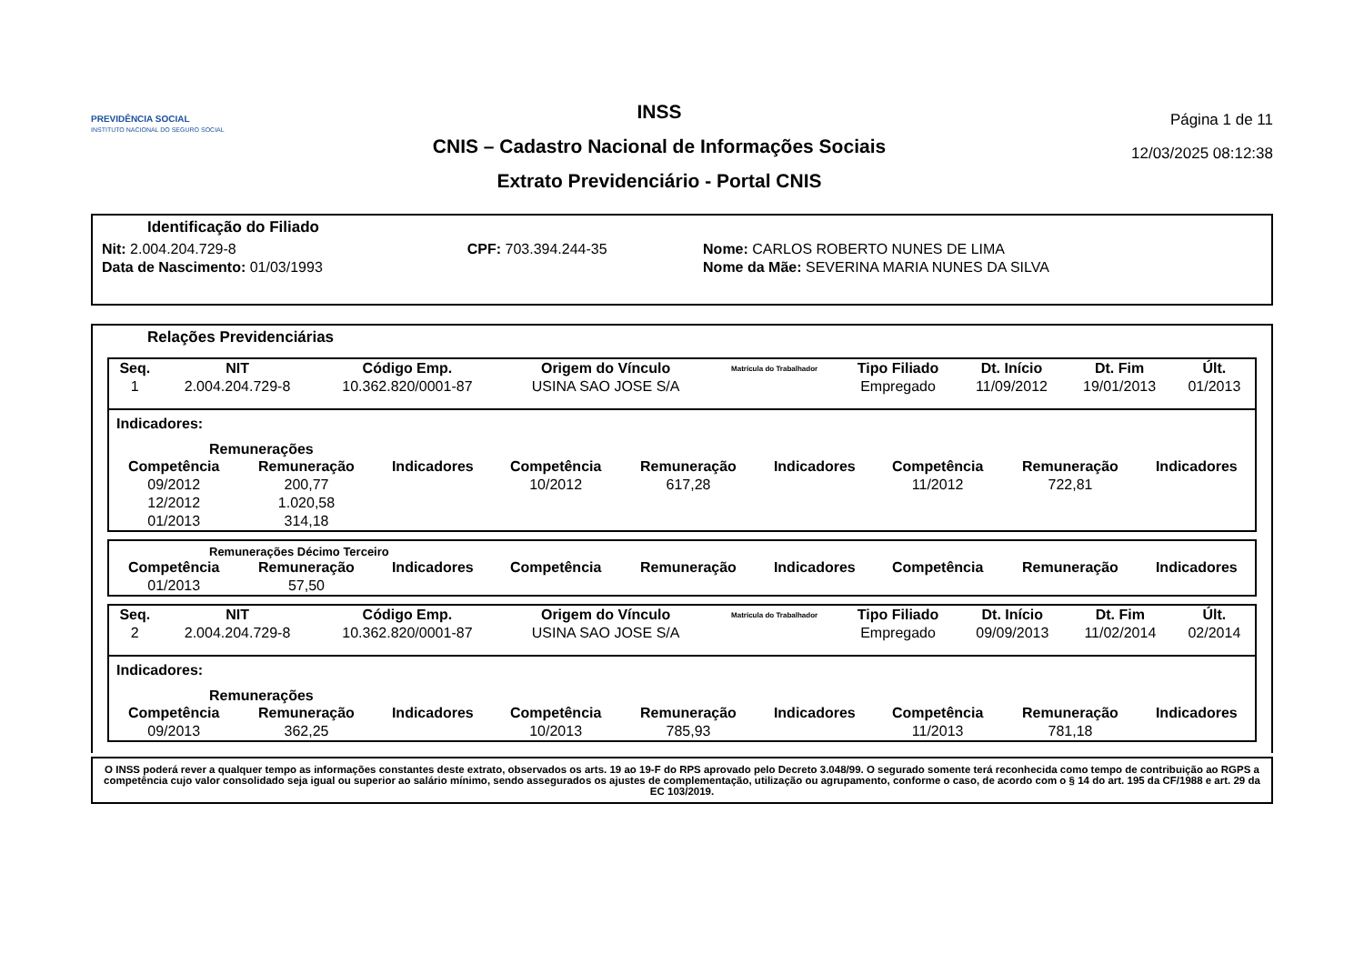PREVIDÊNCIA SOCIAL
INSTITUTO NACIONAL DO SEGURO SOCIAL
INSS
CNIS – Cadastro Nacional de Informações Sociais
Extrato Previdenciário - Portal CNIS
Página 1 de 11
12/03/2025 08:12:38
Identificação do Filiado
| Nit: 2.004.204.729-8 | CPF: 703.394.244-35 | Nome: CARLOS ROBERTO NUNES DE LIMA |
| Data de Nascimento: 01/03/1993 | | Nome da Mãe: SEVERINA MARIA NUNES DA SILVA |
Relações Previdenciárias
| Seq. | NIT | Código Emp. | Origem do Vínculo | Matrícula do Trabalhador | Tipo Filiado | Dt. Início | Dt. Fim | Últ. |
| --- | --- | --- | --- | --- | --- | --- | --- | --- |
| 1 | 2.004.204.729-8 | 10.362.820/0001-87 | USINA SAO JOSE S/A | | Empregado | 11/09/2012 | 19/01/2013 | 01/2013 |
Indicadores:
Remunerações
| Competência | Remuneração | Indicadores | Competência | Remuneração | Indicadores | Competência | Remuneração | Indicadores |
| --- | --- | --- | --- | --- | --- | --- | --- | --- |
| 09/2012 | 200,77 | | 10/2012 | 617,28 | | 11/2012 | 722,81 | |
| 12/2012 | 1.020,58 | | | | | | | |
| 01/2013 | 314,18 | | | | | | | |
Remunerações Décimo Terceiro
| Competência | Remuneração | Indicadores | Competência | Remuneração | Indicadores | Competência | Remuneração | Indicadores |
| --- | --- | --- | --- | --- | --- | --- | --- | --- |
| 01/2013 | 57,50 | | | | | | | |
| Seq. | NIT | Código Emp. | Origem do Vínculo | Matrícula do Trabalhador | Tipo Filiado | Dt. Início | Dt. Fim | Últ. |
| --- | --- | --- | --- | --- | --- | --- | --- | --- |
| 2 | 2.004.204.729-8 | 10.362.820/0001-87 | USINA SAO JOSE S/A | | Empregado | 09/09/2013 | 11/02/2014 | 02/2014 |
Indicadores:
Remunerações
| Competência | Remuneração | Indicadores | Competência | Remuneração | Indicadores | Competência | Remuneração | Indicadores |
| --- | --- | --- | --- | --- | --- | --- | --- | --- |
| 09/2013 | 362,25 | | 10/2013 | 785,93 | | 11/2013 | 781,18 | |
O INSS poderá rever a qualquer tempo as informações constantes deste extrato, observados os arts. 19 ao 19-F do RPS aprovado pelo Decreto 3.048/99. O segurado somente terá reconhecida como tempo de contribuição ao RGPS a competência cujo valor consolidado seja igual ou superior ao salário mínimo, sendo assegurados os ajustes de complementação, utilização ou agrupamento, conforme o caso, de acordo com o § 14 do art. 195 da CF/1988 e art. 29 da EC 103/2019.